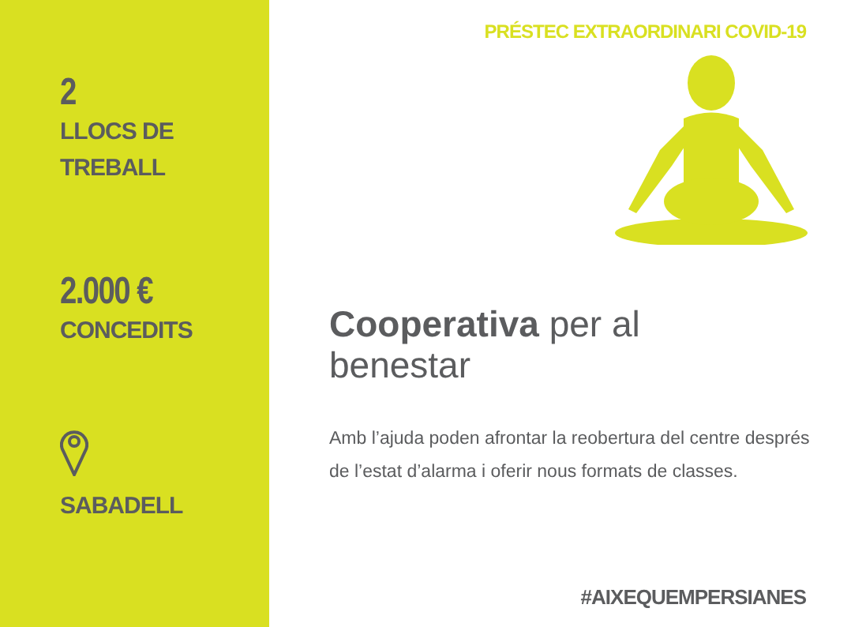2
LLOCS DE
TREBALL
2.000 €
CONCEDITS
SABADELL
PRÉSTEC EXTRAORDINARI COVID-19
Cooperativa per al
benestar
Amb l’ajuda poden afrontar la reobertura del centre després de l’estat d’alarma i oferir nous formats de classes.
#AIXEQUEMPERSIANES